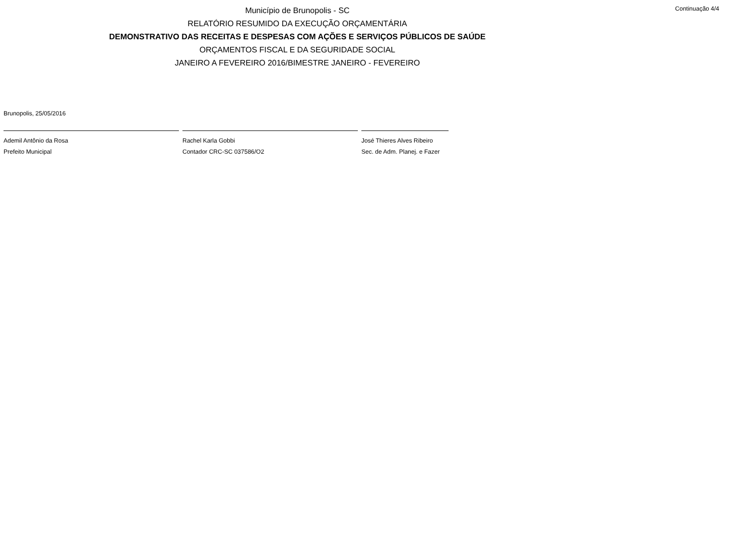Município de Brunopolis - SC
Continuação 4/4
RELATÓRIO RESUMIDO DA EXECUÇÃO ORÇAMENTÁRIA
DEMONSTRATIVO DAS RECEITAS E DESPESAS COM AÇÕES E SERVIÇOS PÚBLICOS DE SAÚDE
ORÇAMENTOS FISCAL E DA SEGURIDADE SOCIAL
JANEIRO A FEVEREIRO 2016/BIMESTRE JANEIRO - FEVEREIRO
Brunopolis, 25/05/2016
Ademil Antônio da Rosa
Prefeito Municipal
Rachel Karla Gobbi
Contador CRC-SC 037586/O2
José Thieres Alves Ribeiro
Sec. de Adm. Planej. e Fazer